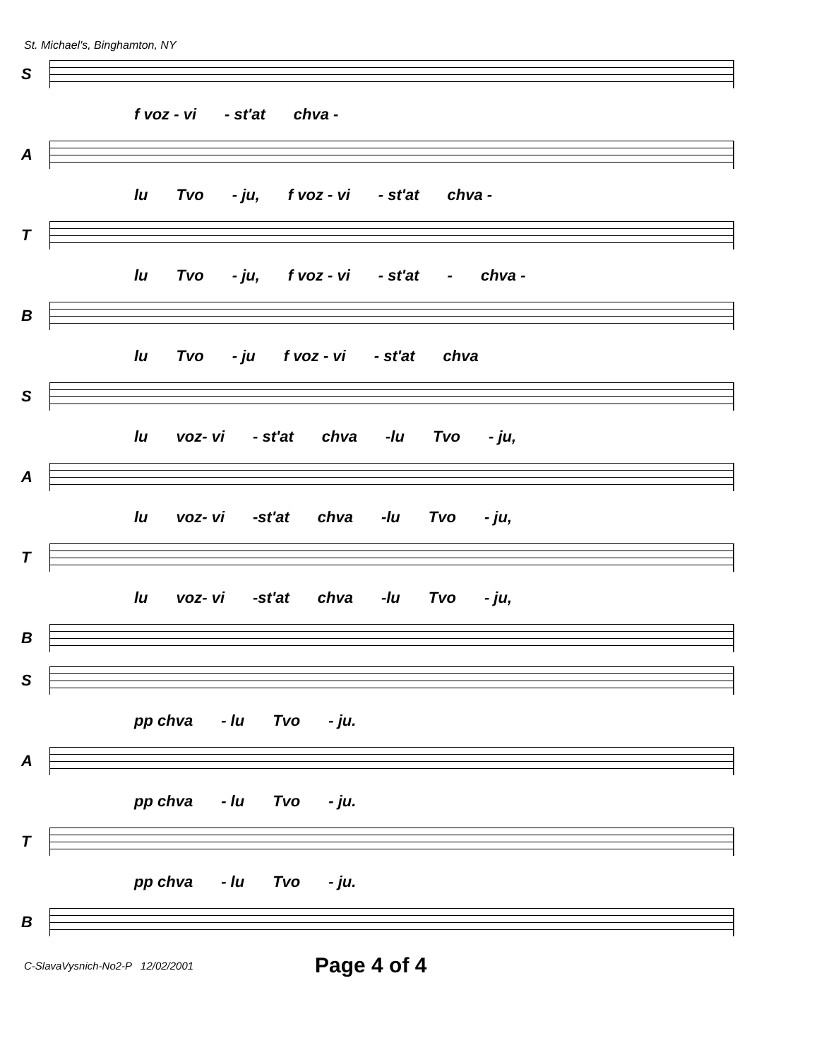St. Michael's, Binghamton, NY
S
f voz - vi - st'at chva -
A
lu Tvo - ju, f voz - vi - st'at chva -
T
lu Tvo - ju, f voz - vi - st'at - chva -
B
lu Tvo - ju f voz - vi - st'at chva
S
lu voz- vi - st'at chva -lu Tvo - ju,
A
lu voz- vi -st'at chva -lu Tvo - ju,
T
lu voz- vi -st'at chva -lu Tvo - ju,
B
S
pp chva - lu Tvo - ju.
A
pp chva - lu Tvo - ju.
T
pp chva - lu Tvo - ju.
B
C-SlavaVysnich-No2-P 12/02/2001 Page 4 of 4